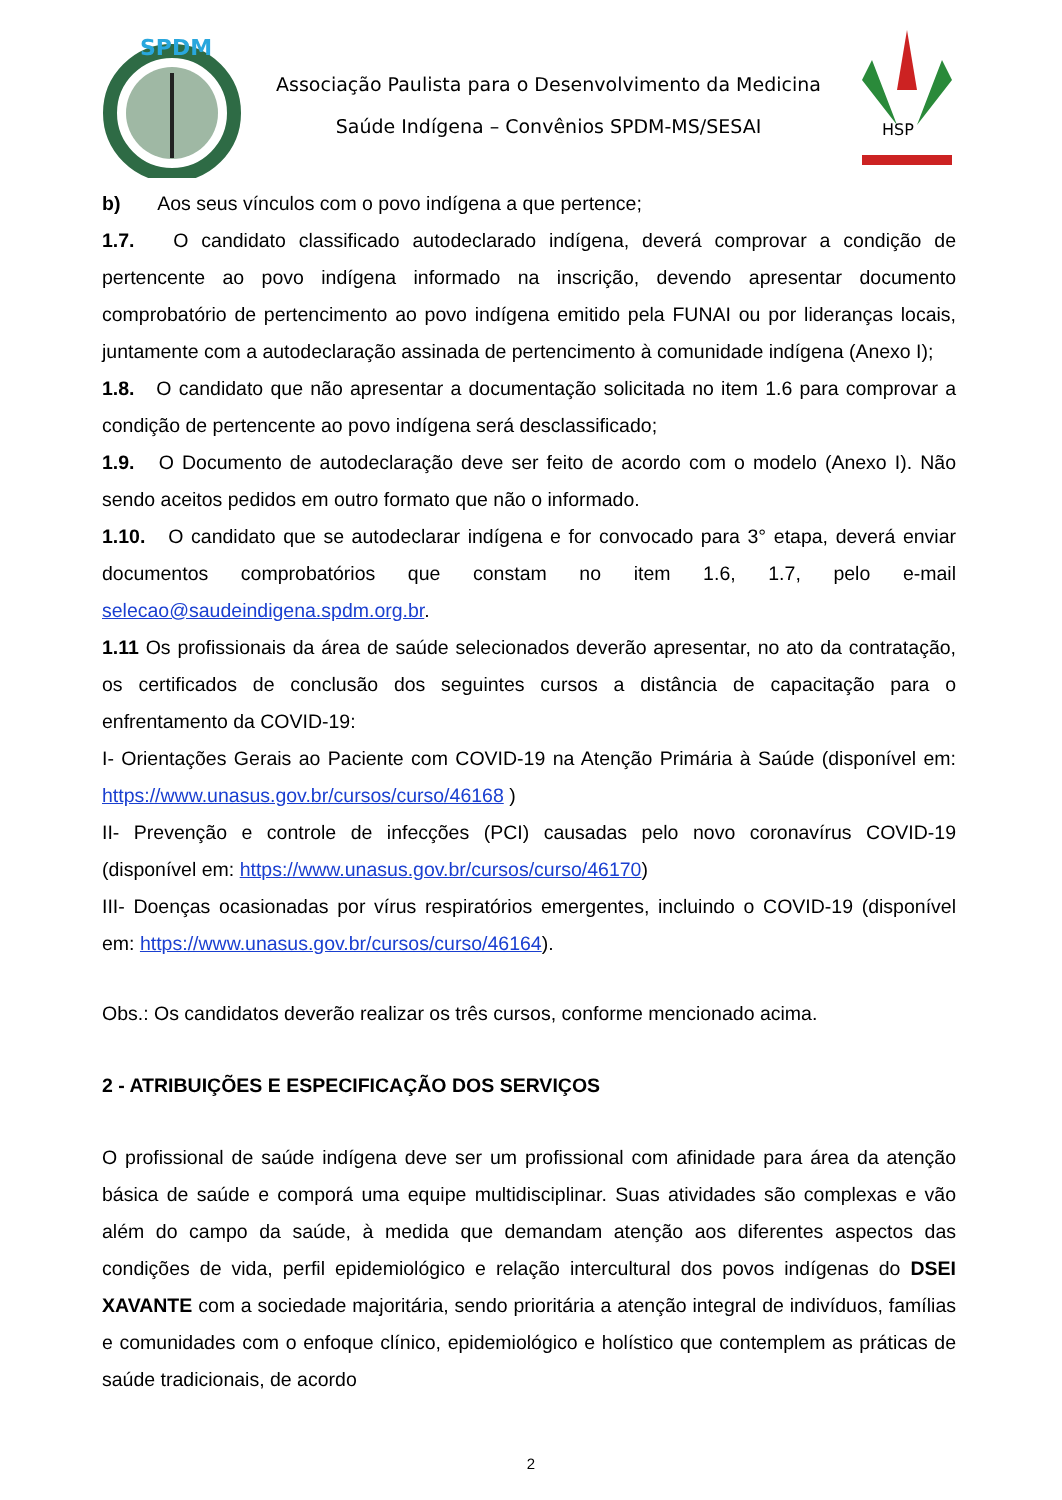SPDM
Associação Paulista para o Desenvolvimento da Medicina
Saúde Indígena – Convênios SPDM-MS/SESAI
HSP
b) Aos seus vínculos com o povo indígena a que pertence;
1.7. O candidato classificado autodeclarado indígena, deverá comprovar a condição de pertencente ao povo indígena informado na inscrição, devendo apresentar documento comprobatório de pertencimento ao povo indígena emitido pela FUNAI ou por lideranças locais, juntamente com a autodeclaração assinada de pertencimento à comunidade indígena (Anexo I);
1.8. O candidato que não apresentar a documentação solicitada no item 1.6 para comprovar a condição de pertencente ao povo indígena será desclassificado;
1.9. O Documento de autodeclaração deve ser feito de acordo com o modelo (Anexo I). Não sendo aceitos pedidos em outro formato que não o informado.
1.10. O candidato que se autodeclarar indígena e for convocado para 3° etapa, deverá enviar documentos comprobatórios que constam no item 1.6, 1.7, pelo e-mail selecao@saudeindigena.spdm.org.br.
1.11 Os profissionais da área de saúde selecionados deverão apresentar, no ato da contratação, os certificados de conclusão dos seguintes cursos a distância de capacitação para o enfrentamento da COVID-19:
I- Orientações Gerais ao Paciente com COVID-19 na Atenção Primária à Saúde (disponível em: https://www.unasus.gov.br/cursos/curso/46168 )
II- Prevenção e controle de infecções (PCI) causadas pelo novo coronavírus COVID-19 (disponível em: https://www.unasus.gov.br/cursos/curso/46170)
III- Doenças ocasionadas por vírus respiratórios emergentes, incluindo o COVID-19 (disponível em: https://www.unasus.gov.br/cursos/curso/46164).
Obs.: Os candidatos deverão realizar os três cursos, conforme mencionado acima.
2 - ATRIBUIÇÕES E ESPECIFICAÇÃO DOS SERVIÇOS
O profissional de saúde indígena deve ser um profissional com afinidade para área da atenção básica de saúde e comporá uma equipe multidisciplinar. Suas atividades são complexas e vão além do campo da saúde, à medida que demandam atenção aos diferentes aspectos das condições de vida, perfil epidemiológico e relação intercultural dos povos indígenas do DSEI XAVANTE com a sociedade majoritária, sendo prioritária a atenção integral de indivíduos, famílias e comunidades com o enfoque clínico, epidemiológico e holístico que contemplem as práticas de saúde tradicionais, de acordo
2